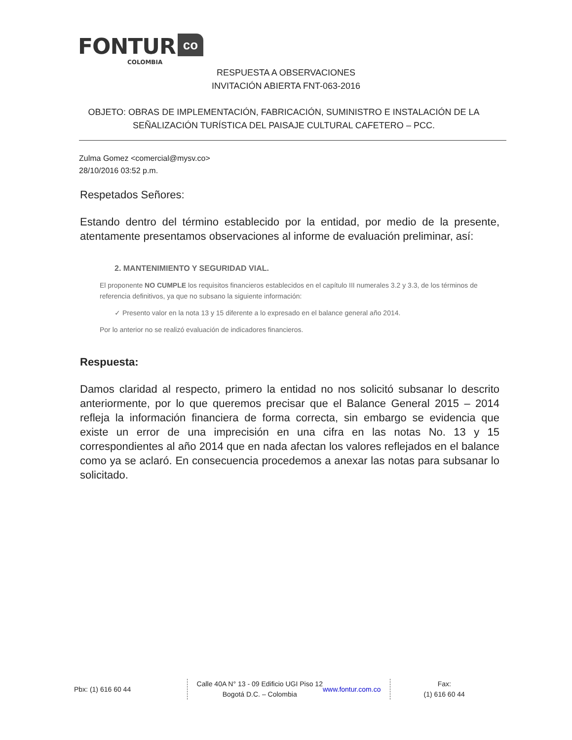FONTUR co
COLOMBIA
RESPUESTA A OBSERVACIONES
INVITACIÓN ABIERTA FNT-063-2016
OBJETO: OBRAS DE IMPLEMENTACIÓN, FABRICACIÓN, SUMINISTRO E INSTALACIÓN DE LA SEÑALIZACIÓN TURÍSTICA DEL PAISAJE CULTURAL CAFETERO – PCC.
Zulma Gomez <comercial@mysv.co>
28/10/2016 03:52 p.m.
Respetados Señores:
Estando dentro del término establecido por la entidad, por medio de la presente, atentamente presentamos observaciones al informe de evaluación preliminar, así:
2. MANTENIMIENTO Y SEGURIDAD VIAL.
El proponente NO CUMPLE los requisitos financieros establecidos en el capítulo III numerales 3.2 y 3.3, de los términos de referencia definitivos, ya que no subsano la siguiente información:
✓ Presento valor en la nota 13 y 15 diferente a lo expresado en el balance general año 2014.
Por lo anterior no se realizó evaluación de indicadores financieros.
Respuesta:
Damos claridad al respecto, primero la entidad no nos solicitó subsanar lo descrito anteriormente, por lo que queremos precisar que el Balance General 2015 – 2014 refleja la información financiera de forma correcta, sin embargo se evidencia que existe un error de una imprecisión en una cifra en las notas No. 13 y 15 correspondientes al año 2014 que en nada afectan los valores reflejados en el balance como ya se aclaró. En consecuencia procedemos a anexar las notas para subsanar lo solicitado.
Pbx: (1) 616 60 44 Calle 40A N° 13 - 09 Edificio UGI Piso 12
Bogotá D.C. – Colombia
www.fontur.com.co
Fax:
(1) 616 60 44